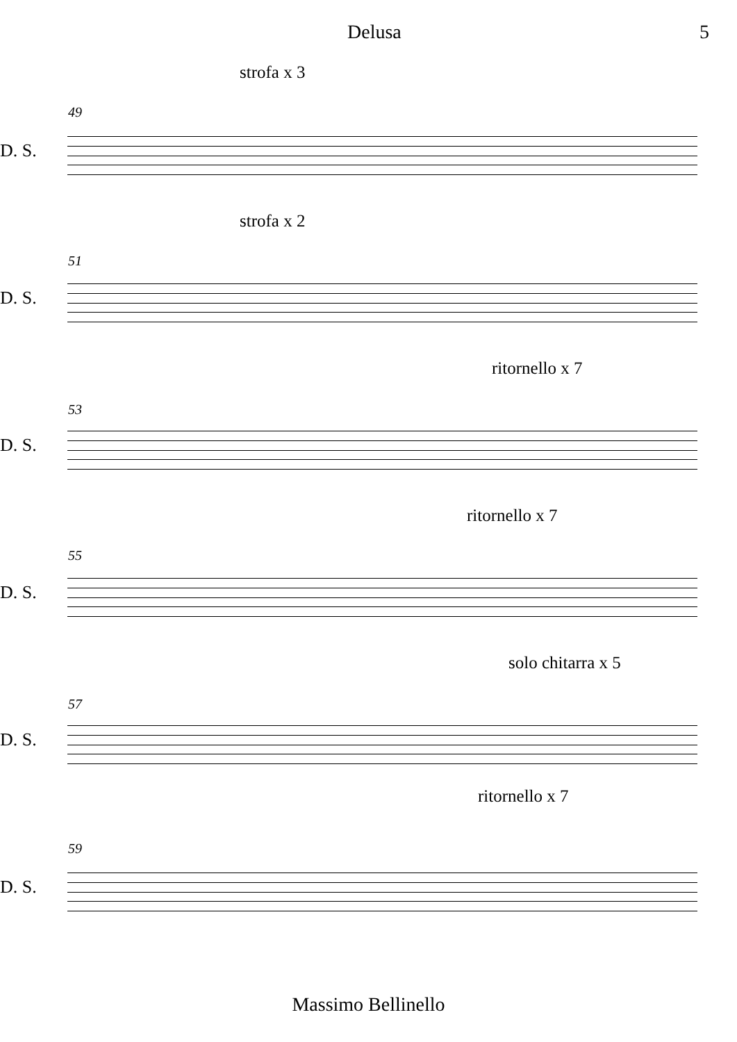Delusa 5
strofa x 3
49
D. S.
strofa x 2
51
D. S.
ritornello x 7
53
D. S.
ritornello x 7
55
D. S.
solo chitarra x 5
57
D. S.
ritornello x 7
59
D. S.
Massimo Bellinello